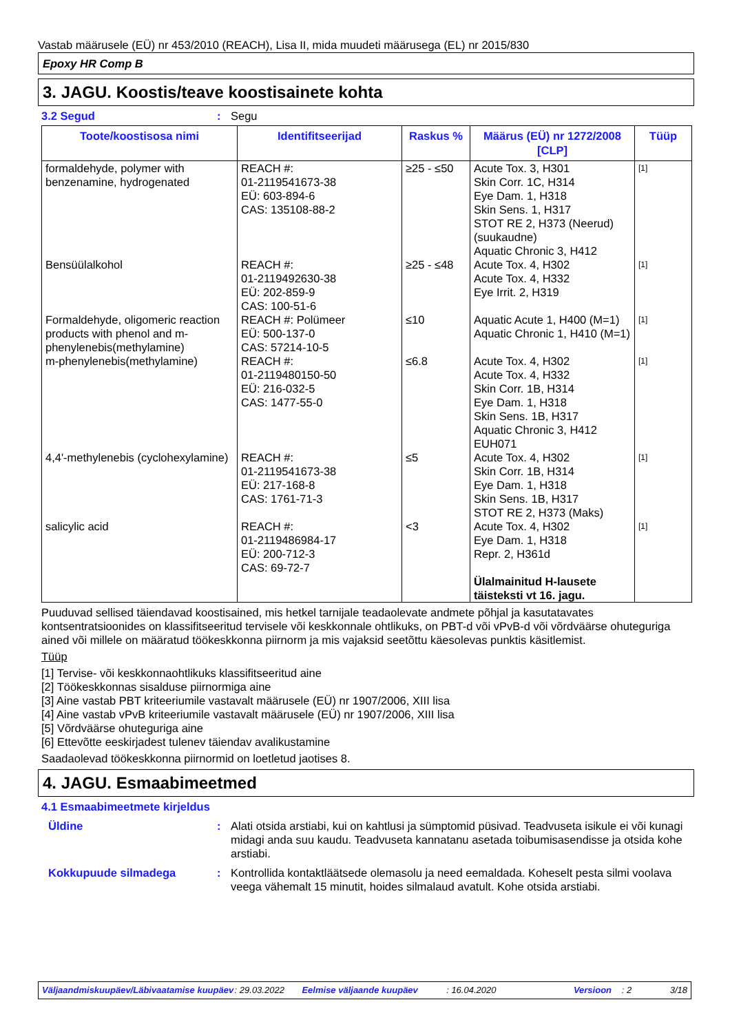Vastab määrusele (EÜ) nr 453/2010 (REACH), Lisa II, mida muudeti määrusega (EL) nr 2015/830
Epoxy HR Comp B
3. JAGU. Koostis/teave koostisainete kohta
3.2 Segud: Segu
| Toote/koostisosa nimi | Identifitseerijad | Raskus % | Määrus (EÜ) nr 1272/2008 [CLP] | Tüüp |
| --- | --- | --- | --- | --- |
| formaldehyde, polymer with benzenamine, hydrogenated | REACH #: 01-2119541673-38 EÜ: 603-894-6 CAS: 135108-88-2 | ≥25 - ≤50 | Acute Tox. 3, H301 Skin Corr. 1C, H314 Eye Dam. 1, H318 Skin Sens. 1, H317 STOT RE 2, H373 (Neerud) (suukaudne) Aquatic Chronic 3, H412 | [1] |
| Bensüülalkohol | REACH #: 01-2119492630-38 EÜ: 202-859-9 CAS: 100-51-6 | ≥25 - ≤48 | Acute Tox. 4, H302 Acute Tox. 4, H332 Eye Irrit. 2, H319 | [1] |
| Formaldehyde, oligomeric reaction products with phenol and m-phenylenebis(methylamine) | REACH #: Polümeer EÜ: 500-137-0 CAS: 57214-10-5 | ≤10 | Aquatic Acute 1, H400 (M=1) Aquatic Chronic 1, H410 (M=1) | [1] |
| m-phenylenebis(methylamine) | REACH #: 01-2119480150-50 EÜ: 216-032-5 CAS: 1477-55-0 | ≤6.8 | Acute Tox. 4, H302 Acute Tox. 4, H332 Skin Corr. 1B, H314 Eye Dam. 1, H318 Skin Sens. 1B, H317 Aquatic Chronic 3, H412 EUH071 | [1] |
| 4,4'-methylenebis (cyclohexylamine) | REACH #: 01-2119541673-38 EÜ: 217-168-8 CAS: 1761-71-3 | ≤5 | Acute Tox. 4, H302 Skin Corr. 1B, H314 Eye Dam. 1, H318 Skin Sens. 1B, H317 STOT RE 2, H373 (Maks) | [1] |
| salicylic acid | REACH #: 01-2119486984-17 EÜ: 200-712-3 CAS: 69-72-7 | <3 | Acute Tox. 4, H302 Eye Dam. 1, H318 Repr. 2, H361d Ülalmainitud H-lausete täisteksti vt 16. jagu. | [1] |
Puuduvad sellised täiendavad koostisained, mis hetkel tarnijale teadaolevate andmete põhjal ja kasutatavates kontsentratsioonides on klassifitseeritud tervisele või keskkonnale ohtlikuks, on PBT-d või vPvB-d või võrdväärse ohuteguriga ained või millele on määratud töökeskkonna piirnorm ja mis vajaksid seetõttu käesolevas punktis käsitlemist.
Tüüp
[1] Tervise- või keskkonnaohtlikuks klassifitseeritud aine
[2] Töökeskkonnas sisalduse piirnormiga aine
[3] Aine vastab PBT kriteeriumile vastavalt määrusele (EÜ) nr 1907/2006, XIII lisa
[4] Aine vastab vPvB kriteeriumile vastavalt määrusele (EÜ) nr 1907/2006, XIII lisa
[5] Võrdväärse ohuteguriga aine
[6] Ettevõtte eeskirjadest tulenev täiendav avalikustamine
Saadaolevad töökeskkonna piirnormid on loetletud jaotises 8.
4. JAGU. Esmaabimeetmed
4.1 Esmaabimeetmete kirjeldus
Üldine: Alati otsida arstiabi, kui on kahtlusi ja sümptomid püsivad. Teadvuseta isikule ei või kunagi midagi anda suu kaudu. Teadvuseta kannatanu asetada toibumisasendisse ja otsida kohe arstiabi.
Kokkupuude silmadega: Kontrollida kontaktläätsede olemasolu ja need eemaldada. Koheselt pesta silmi voolava veega vähemalt 15 minutit, hoides silmalaud avatult. Kohe otsida arstiabi.
Väljaandmiskuupäev/Läbivaatamise kuupäev: 29.03.2022 Eelmise väljaande kuupäev: 16.04.2020 Versioon: 2 3/18